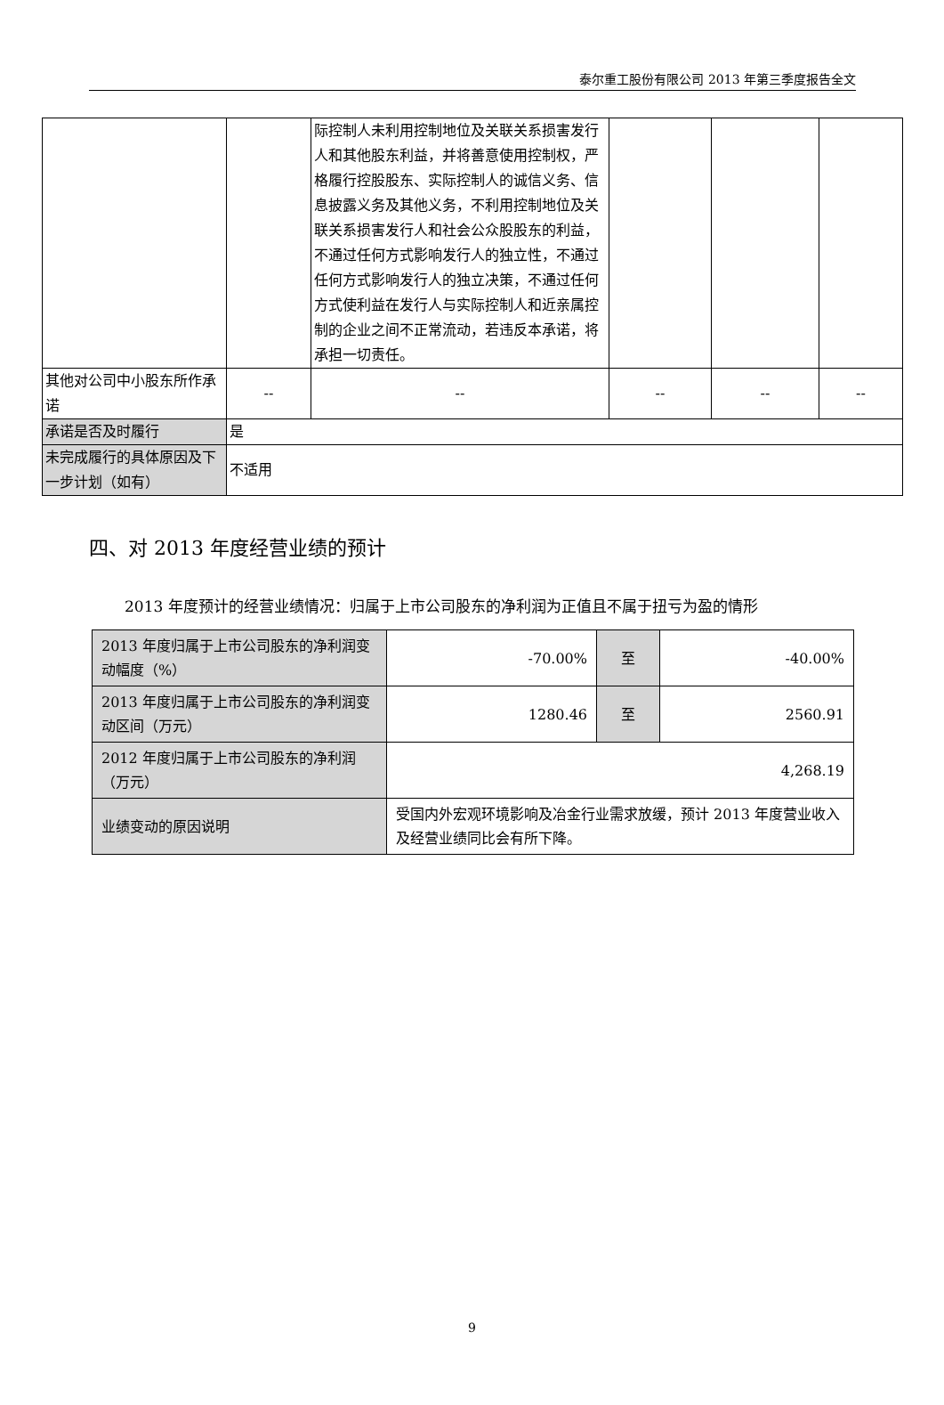泰尔重工股份有限公司 2013 年第三季度报告全文
| | | 际控制人未利用控制地位及关联关系损害发行人和其他股东利益，并将善意使用控制权，严格履行控股股东、实际控制人的诚信义务、信息披露义务及其他义务，不利用控制地位及关联关系损害发行人和社会公众股股东的利益，不通过任何方式影响发行人的独立性，不通过任何方式影响发行人的独立决策，不通过任何方式使利益在发行人与实际控制人和近亲属控制的企业之间不正常流动，若违反本承诺，将承担一切责任。 | | | |
| 其他对公司中小股东所作承诺 | -- | -- | -- | -- | -- |
| 承诺是否及时履行 | 是 | | | | |
| 未完成履行的具体原因及下一步计划（如有） | 不适用 | | | | |
四、对 2013 年度经营业绩的预计
2013 年度预计的经营业绩情况：归属于上市公司股东的净利润为正值且不属于扭亏为盈的情形
| 2013 年度归属于上市公司股东的净利润变动幅度（%） | -70.00% | 至 | -40.00% |
| 2013 年度归属于上市公司股东的净利润变动区间（万元） | 1280.46 | 至 | 2560.91 |
| 2012 年度归属于上市公司股东的净利润（万元） | 4,268.19 | | |
| 业绩变动的原因说明 | 受国内外宏观环境影响及冶金行业需求放缓，预计 2013 年度营业收入及经营业绩同比会有所下降。 | | |
9